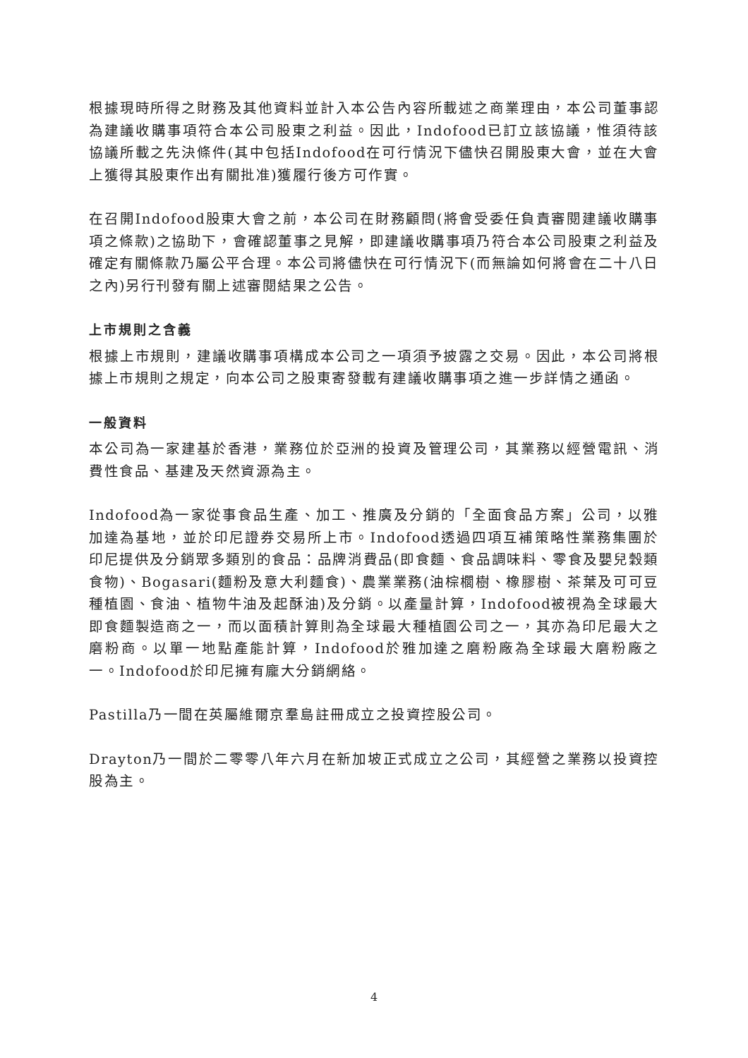根據現時所得之財務及其他資料並計入本公告內容所載述之商業理由，本公司董事認為建議收購事項符合本公司股東之利益。因此，Indofood已訂立該協議，惟須待該協議所載之先決條件(其中包括Indofood在可行情況下儘快召開股東大會，並在大會上獲得其股東作出有關批准)獲履行後方可作實。
在召開Indofood股東大會之前，本公司在財務顧問(將會受委任負責審閱建議收購事項之條款)之協助下，會確認董事之見解，即建議收購事項乃符合本公司股東之利益及確定有關條款乃屬公平合理。本公司將儘快在可行情況下(而無論如何將會在二十八日之內)另行刊發有關上述審閱結果之公告。
上市規則之含義
根據上市規則，建議收購事項構成本公司之一項須予披露之交易。因此，本公司將根據上市規則之規定，向本公司之股東寄發載有建議收購事項之進一步詳情之通函。
一般資料
本公司為一家建基於香港，業務位於亞洲的投資及管理公司，其業務以經營電訊、消費性食品、基建及天然資源為主。
Indofood為一家從事食品生產、加工、推廣及分銷的「全面食品方案」公司，以雅加達為基地，並於印尼證券交易所上市。Indofood透過四項互補策略性業務集團於印尼提供及分銷眾多類別的食品：品牌消費品(即食麵、食品調味料、零食及嬰兒穀類食物)、Bogasari(麵粉及意大利麵食)、農業業務(油棕櫚樹、橡膠樹、茶葉及可可豆種植園、食油、植物牛油及起酥油)及分銷。以產量計算，Indofood被視為全球最大即食麵製造商之一，而以面積計算則為全球最大種植園公司之一，其亦為印尼最大之磨粉商。以單一地點產能計算，Indofood於雅加達之磨粉廠為全球最大磨粉廠之一。Indofood於印尼擁有龐大分銷網絡。
Pastilla乃一間在英屬維爾京羣島註冊成立之投資控股公司。
Drayton乃一間於二零零八年六月在新加坡正式成立之公司，其經營之業務以投資控股為主。
4